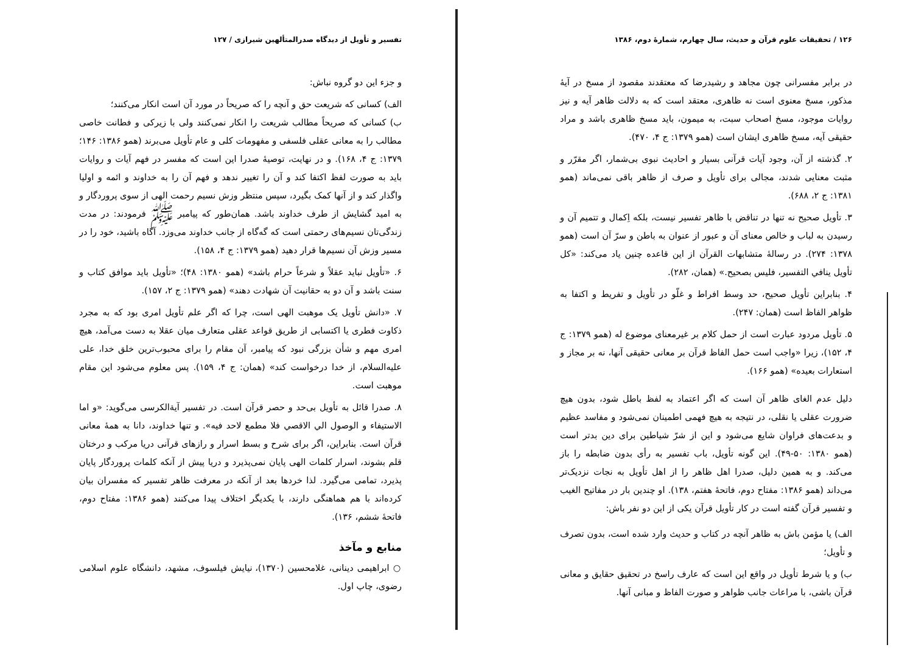۱۲۶ / تحقیقات علوم قرآن و حدیث، سال چهارم، شمارهٔ دوم، ۱۳۸۶
در برابر مفسرانی چون مجاهد و رشیدرضا که معتقدند مقصود از مسخ در آیهٔ مذکور، مسخ معنوی است نه ظاهری، معتقد است که به دلالت ظاهر آیه و نیز روایات موجود، مسخ اصحاب سبت، به میمون، باید مسخ ظاهری باشد و مراد حقیقی آیه، مسخ ظاهری ایشان است (همو ۱۳۷۹: ج ۴، ۴۷۰).
۲. گذشته از آن، وجود آیات قرآنی بسیار و احادیث نبوی بی‌شمار، اگر مقرّر و مثبت معنایی شدند، مجالی برای تأویل و صرف از ظاهر باقی نمی‌ماند (همو ۱۳۸۱: ج ۲، ۶۸۸).
۳. تأویل صحیح نه تنها در تناقض با ظاهر تفسیر نیست، بلکه اِکمال و تتمیم آن و رسیدن به لباب و خالص معنای آن و عبور از عنوان به باطن و سرّ آن است (همو ۱۳۷۸: ۲۷۴). در رسالهٔ متشابهات القرآن از این قاعده چنین یاد می‌کند: «کل تأویل ینافي التفسیر، فلیس بصحیح.» (همان، ۲۸۲).
۴. بنابراین تأویل صحیح، حد وسط افراط و غلّو در تأویل و تفریط و اکتفا به ظواهر الفاظ است (همان: ۲۴۷).
۵. تأویل مردود عبارت است از حمل کلام بر غیرمعنای موضوع له (همو ۱۳۷۹: ج ۴، ۱۵۲)، زیرا «واجب است حمل الفاظ قرآن بر معانی حقیقی آنها، نه بر مجاز و استعارات بعیده» (همو ۱۶۶).
دلیل عدم الغای ظاهر آن است که اگر اعتماد به لفظ باطل شود، بدون هیچ ضرورت عقلی یا نقلی، در نتیجه به هیچ فهمی اطمینان نمی‌شود و مفاسد عظیم و بدعت‌های فراوان شایع می‌شود و این از شرّ شیاطین برای دین بدتر است (همو ۱۳۸۰: ۵۰-۴۹). این گونه تأویل، باب تفسیر به رأی بدون ضابطه را باز می‌کند. و به همین دلیل، صدرا اهل ظاهر را از اهل تأویل به نجات نزدیک‌تر می‌داند (همو ۱۳۸۶: مفتاح دوم، فاتحهٔ هفتم، ۱۳۸). او چندین بار در مفاتیح الغیب و تفسیر قرآن گفته است در کار تأویل قرآن یکی از این دو نفر باش:
الف) یا مؤمن باش به ظاهر آنچه در کتاب و حدیث وارد شده است، بدون تصرف و تأویل؛
ب) و یا شرط تأویل در واقع این است که عارف راسخ در تحقیق حقایق و معانی قرآن باشی، با مراعات جانب ظواهر و صورت الفاظ و مبانی آنها.
تفسیر و تأویل از دیدگاه صدرالمتألهین شیرازی / ۱۲۷
و جزء این دو گروه نباش:
الف) کسانی که شریعت حق و آنچه را که صریحاً در مورد آن است انکار می‌کنند؛
ب) کسانی که صریحاً مطالب شریعت را انکار نمی‌کنند ولی با زیرکی و فطانت خاصی مطالب را به معانی عقلی فلسفی و مفهومات کلی و عام تأویل می‌برند (همو ۱۳۸۶: ۱۴۶؛ ۱۳۷۹: ج ۴، ۱۶۸). و در نهایت، توصیهٔ صدرا این است که مفسر در فهم آیات و روایات باید به صورت لفظ اکتفا کند و آن را تغییر ندهد و فهم آن را به خداوند و ائمه و اولیا واگذار کند و از آنها کمک بگیرد، سپس منتظر وزش نسیم رحمت الهی از سوی پروردگار و به امید گشایش از طرف خداوند باشد. همان‌طور که پیامبر ﷺ فرمودند: در مدت زندگی‌تان نسیم‌های رحمتی است که گه‌گاه از جانب خداوند می‌وزد. آگاه باشید، خود را در مسیر وزش آن نسیم‌ها قرار دهید (همو ۱۳۷۹: ج ۴، ۱۵۸).
۶. «تأویل نباید عقلاً و شرعاً حرام باشد» (همو ۱۳۸۰: ۴۸)؛ «تأویل باید موافق کتاب و سنت باشد و آن دو به حقانیت آن شهادت دهند» (همو ۱۳۷۹: ج ۲، ۱۵۷).
۷. «دانش تأویل یک موهبت الهی است، چرا که اگر علم تأویل امری بود که به مجرد ذکاوت فطری یا اکتسابی از طریق قواعد عقلی متعارف میان عقلا به دست می‌آمد، هیچ امری مهم و شأن بزرگی نبود که پیامبر، آن مقام را برای محبوب‌ترین خلق خدا، علی علیه‌السلام، از خدا درخواست کند» (همان: ج ۴، ۱۵۹). پس معلوم می‌شود این مقام موهبت است.
۸. صدرا قائل به تأویل بی‌حد و حصر قرآن است. در تفسیر آیة‌الکرسی می‌گوید: «و اما الاستیفاء و الوصول الي الاقصي فلا مطمع لاحد فیه». و تنها خداوند، دانا به همهٔ معانی قرآن است. بنابراین، اگر برای شرح و بسط اسرار و رازهای قرآنی دریا مرکب و درختان قلم بشوند، اسرار کلمات الهی پایان نمی‌پذیرد و دریا پیش از آنکه کلمات پروردگار پایان پذیرد، تمامی می‌گیرد. لذا خردها بعد از آنکه در معرفت ظاهر تفسیر که مفسران بیان کرده‌اند با هم هماهنگی دارند، با یکدیگر اختلاف پیدا می‌کنند (همو ۱۳۸۶: مفتاح دوم، فاتحهٔ ششم، ۱۳۶).
منابع و مآخذ
○ ابراهیمی دینانی، غلامحسین (۱۳۷۰)، نیایش فیلسوف، مشهد، دانشگاه علوم اسلامی رضوی، چاپ اول.